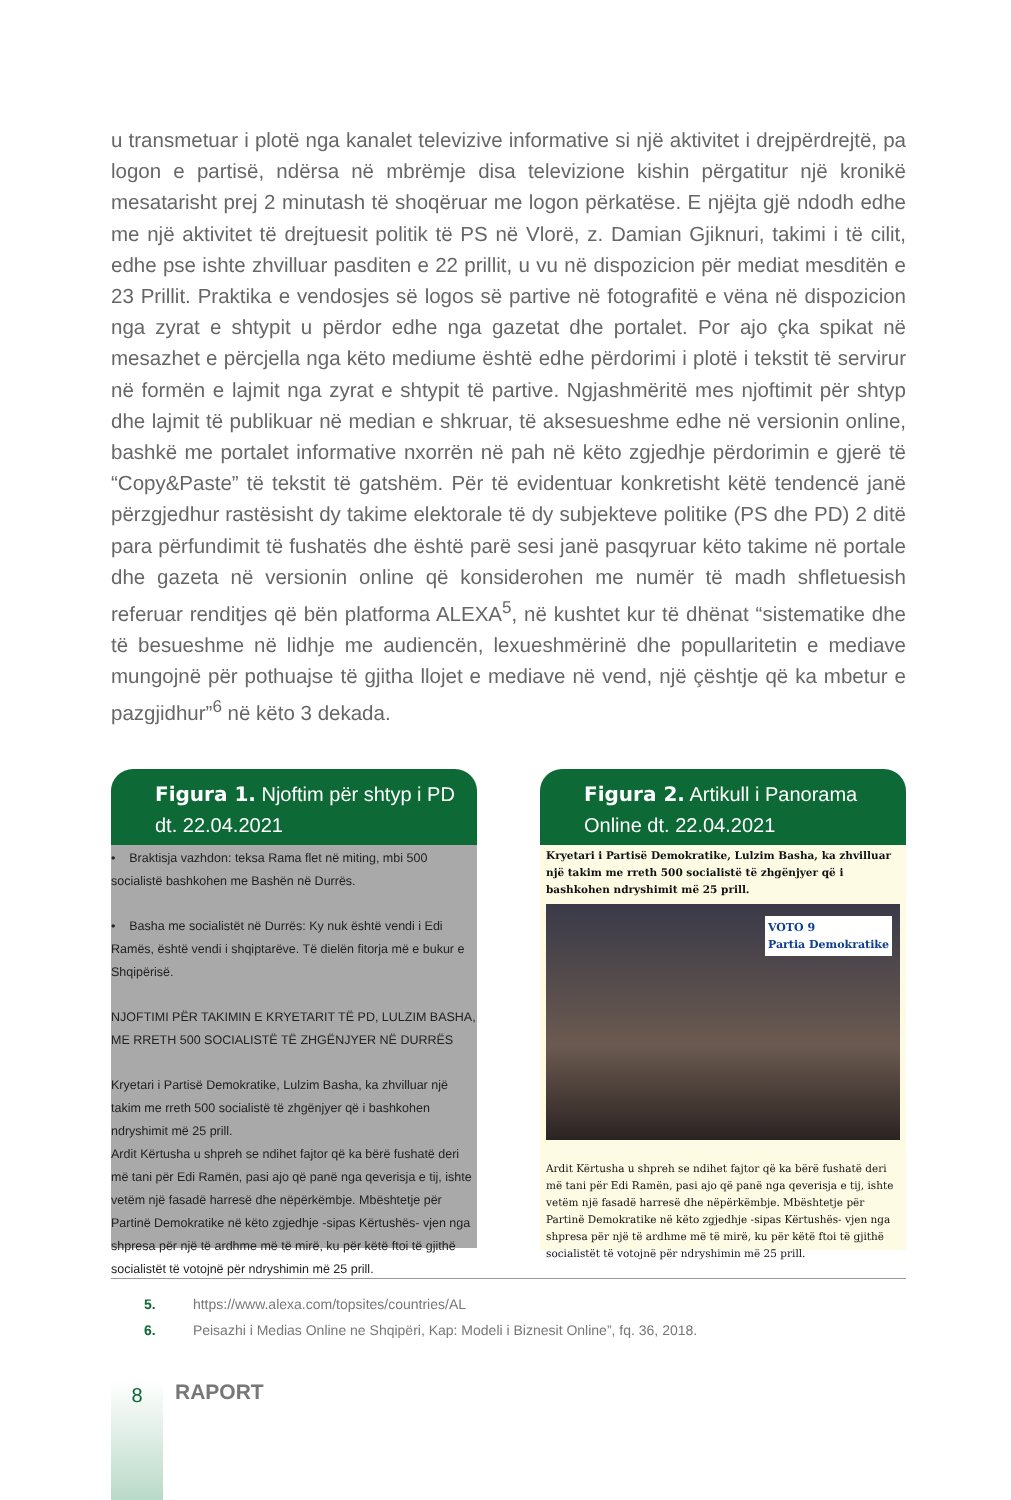u transmetuar i plotë nga kanalet televizive informative si një aktivitet i drejpërdrejtë, pa logon e partisë, ndërsa në mbrëmje disa televizione kishin përgatitur një kronikë mesatarisht prej 2 minutash të shoqëruar me logon përkatëse. E njëjta gjë ndodh edhe me një aktivitet të drejtuesit politik të PS në Vlorë, z. Damian Gjiknuri, takimi i të cilit, edhe pse ishte zhvilluar pasditen e 22 prillit, u vu në dispozicion për mediat mesditën e 23 Prillit. Praktika e vendosjes së logos së partive në fotografitë e vëna në dispozicion nga zyrat e shtypit u përdor edhe nga gazetat dhe portalet. Por ajo çka spikat në mesazhet e përcjella nga këto mediume është edhe përdorimi i plotë i tekstit të servirur në formën e lajmit nga zyrat e shtypit të partive. Ngjashmëritë mes njoftimit për shtyp dhe lajmit të publikuar në median e shkruar, të aksesueshme edhe në versionin online, bashkë me portalet informative nxorrën në pah në këto zgjedhje përdorimin e gjerë të “Copy&Paste” të tekstit të gatshëm. Për të evidentuar konkretisht këtë tendencë janë përzgjedhur rastësisht dy takime elektorale të dy subjekteve politike (PS dhe PD) 2 ditë para përfundimit të fushatës dhe është parë sesi janë pasqyruar këto takime në portale dhe gazeta në versionin online që konsiderohen me numër të madh shfletuesish referuar renditjes që bën platforma ALEXA<sup>5</sup>, në kushtet kur të dhënat “sistematike dhe të besueshme në lidhje me audiencën, lexueshmërinë dhe popullaritetin e mediave mungojnë për pothuajse të gjitha llojet e mediave në vend, një çështje që ka mbetur e pazgjidhur”<sup>6</sup> në këto 3 dekada.
Figura 1. Njoftim për shtyp i PD dt. 22.04.2021
• Braktisja vazhdon: teksa Rama flet në miting, mbi 500 socialistë bashkohen me Bashën në Durrës.
• Basha me socialistët në Durrës: Ky nuk është vendi i Edi Ramës, është vendi i shqiptarëve. Të dielën fitorja më e bukur e Shqipërisë.
NJOFTIMI PËR TAKIMIN E KRYETARIT TË PD, LULZIM BASHA, ME RRETH 500 SOCIALISTË TË ZHGËNJYER NË DURRËS
Kryetari i Partisë Demokratike, Lulzim Basha, ka zhvilluar një takim me rreth 500 socialistë të zhgënjyer që i bashkohen ndryshimit më 25 prill.
Ardit Kërtusha u shpreh se ndihet fajtor që ka bërë fushatë deri më tani për Edi Ramën, pasi ajo që panë nga qeverisja e tij, ishte vetëm një fasadë harresë dhe nëpërkëmbje. Mbështetje për Partinë Demokratike në këto zgjedhje -sipas Kërtushës- vjen nga shpresa për një të ardhme më të mirë, ku për këtë ftoi të gjithë socialistët të votojnë për ndryshimin më 25 prill.
Figura 2. Artikull i Panorama Online dt. 22.04.2021
Kryetari i Partisë Demokratike, Lulzim Basha, ka zhvilluar një takim me rreth 500 socialistë të zhgënjyer që i bashkohen ndryshimit më 25 prill.
VOTO 9
Partia Demokratike
Ardit Kërtusha u shpreh se ndihet fajtor që ka bërë fushatë deri më tani për Edi Ramën, pasi ajo që panë nga qeverisja e tij, ishte vetëm një fasadë harresë dhe nëpërkëmbje. Mbështetje për Partinë Demokratike në këto zgjedhje -sipas Kërtushës- vjen nga shpresa për një të ardhme më të mirë, ku për këtë ftoi të gjithë socialistët të votojnë për ndryshimin më 25 prill.
5. https://www.alexa.com/topsites/countries/AL
6. Peisazhi i Medias Online ne Shqipëri, Kap: Modeli i Biznesit Online”, fq. 36, 2018.
8
RAPORT